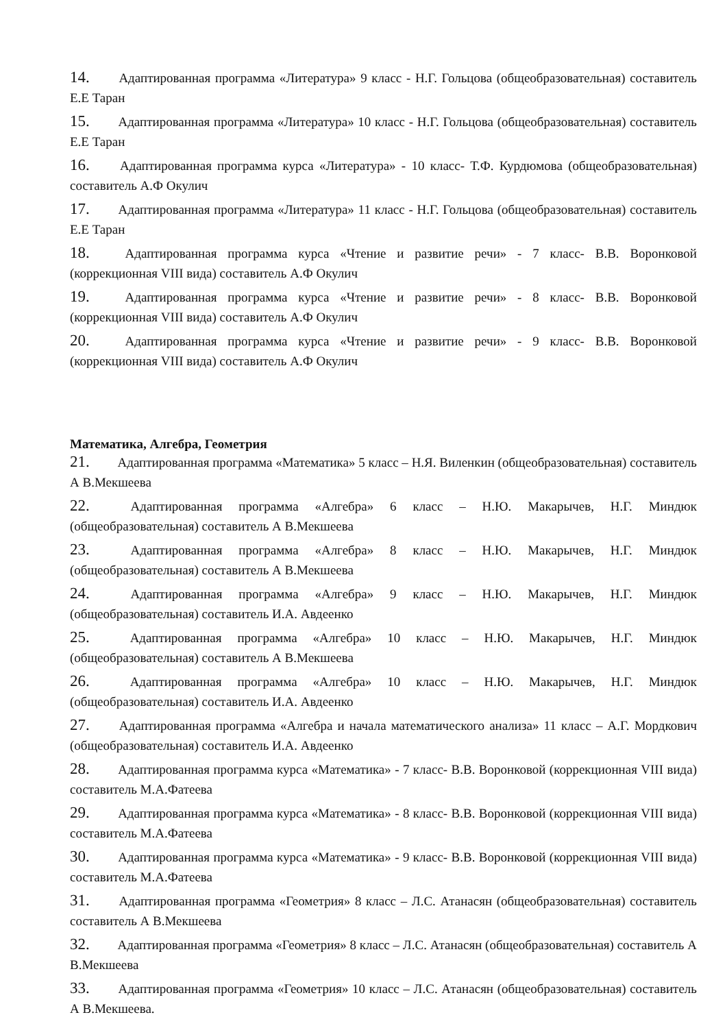14. Адаптированная программа «Литература» 9 класс - Н.Г. Гольцова (общеобразовательная) составитель Е.Е Таран
15. Адаптированная программа «Литература» 10 класс - Н.Г. Гольцова (общеобразовательная) составитель Е.Е Таран
16. Адаптированная программа курса «Литература» - 10 класс- Т.Ф. Курдюмова (общеобразовательная) составитель А.Ф Окулич
17. Адаптированная программа «Литература» 11 класс - Н.Г. Гольцова (общеобразовательная) составитель Е.Е Таран
18. Адаптированная программа курса «Чтение и развитие речи» - 7 класс- В.В. Воронковой (коррекционная VIII вида) составитель А.Ф Окулич
19. Адаптированная программа курса «Чтение и развитие речи» - 8 класс- В.В. Воронковой (коррекционная VIII вида) составитель А.Ф Окулич
20. Адаптированная программа курса «Чтение и развитие речи» - 9 класс- В.В. Воронковой (коррекционная VIII вида) составитель А.Ф Окулич
Математика, Алгебра, Геометрия
21. Адаптированная программа «Математика» 5 класс – Н.Я. Виленкин (общеобразовательная) составитель А В.Мекшеева
22. Адаптированная программа «Алгебра» 6 класс – Н.Ю. Макарычев, Н.Г. Миндюк (общеобразовательная) составитель А В.Мекшеева
23. Адаптированная программа «Алгебра» 8 класс – Н.Ю. Макарычев, Н.Г. Миндюк (общеобразовательная) составитель А В.Мекшеева
24. Адаптированная программа «Алгебра» 9 класс – Н.Ю. Макарычев, Н.Г. Миндюк (общеобразовательная) составитель И.А. Авдеенко
25. Адаптированная программа «Алгебра» 10 класс – Н.Ю. Макарычев, Н.Г. Миндюк (общеобразовательная) составитель А В.Мекшеева
26. Адаптированная программа «Алгебра» 10 класс – Н.Ю. Макарычев, Н.Г. Миндюк (общеобразовательная) составитель И.А. Авдеенко
27. Адаптированная программа «Алгебра и начала математического анализа» 11 класс – А.Г. Мордкович (общеобразовательная) составитель И.А. Авдеенко
28. Адаптированная программа курса «Математика» - 7 класс- В.В. Воронковой (коррекционная VIII вида) составитель М.А.Фатеева
29. Адаптированная программа курса «Математика» - 8 класс- В.В. Воронковой (коррекционная VIII вида) составитель М.А.Фатеева
30. Адаптированная программа курса «Математика» - 9 класс- В.В. Воронковой (коррекционная VIII вида) составитель М.А.Фатеева
31. Адаптированная программа «Геометрия» 8 класс – Л.С. Атанасян (общеобразовательная) составитель составитель А В.Мекшеева
32. Адаптированная программа «Геометрия» 8 класс – Л.С. Атанасян (общеобразовательная) составитель А В.Мекшеева
33. Адаптированная программа «Геометрия» 10 класс – Л.С. Атанасян (общеобразовательная) составитель А В.Мекшеева.